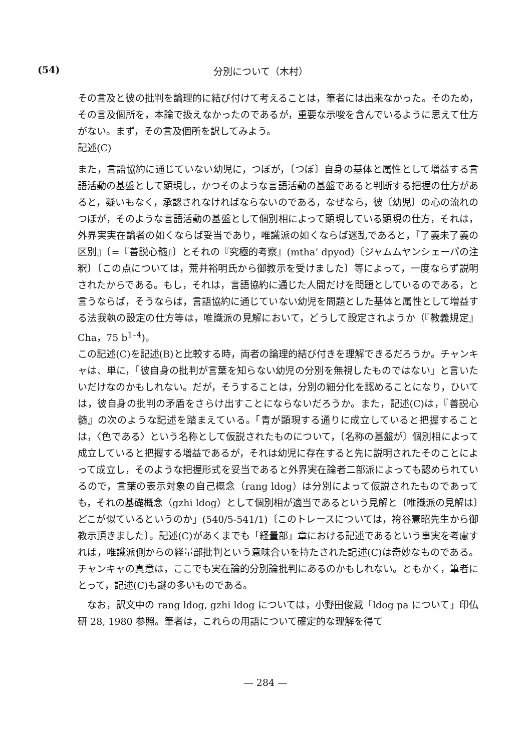(54) 分別について（木村）
その言及と彼の批判を論理的に結び付けて考えることは，筆者には出来なかった。そのため，その言及個所を，本論で扱えなかったのであるが，重要な示唆を含んでいるように思えて仕方がない。まず，その言及個所を訳してみよう。
記述(C)
また，言語協約に通じていない幼児に，つぼが，〔つぼ〕自身の基体と属性として増益する言語活動の基盤として顕現し，かつそのような言語活動の基盤であると判断する把握の仕方があると，疑いもなく，承認されなければならないのである，なぜなら，彼〔幼児〕の心の流れのつぼが，そのような言語活動の基盤として個別相によって顕現している顕現の仕方，それは，外界実実在論者の如くならば妥当であり，唯識派の如くならば迷乱であると，『了義未了義の区別』〔=『善説心髄』〕とそれの『究極的考察』(mtha’ dpyod)〔ジャムムヤンシェーパの注釈〕〔この点については，荒井裕明氏から御教示を受けました〕等によって，一度ならず説明されたからである。もし，それは，言語協約に通じた人間だけを問題としているのである，と言うならば，そうならば，言語協約に通じていない幼児を問題とした基体と属性として増益する法我執の設定の仕方等は，唯識派の見解において，どうして設定されようか（『教義規定』Cha，75 b<sup>1–4</sup>)。
この記述(C)を記述(B)と比較する時，両者の論理的結び付きを理解できるだろうか。チャンキャは、単に，「彼自身の批判が言葉を知らない幼児の分別を無視したものではない」と言いたいだけなのかもしれない。だが，そうすることは，分別の細分化を認めることになり，ひいては，彼自身の批判の矛盾をさらけ出すことにならないだろうか。また，記述(C)は，『善説心髄』の次のような記述を踏まえている。「青が顕現する通りに成立していると把握することは，〈色である〉という名称として仮説されたものについて，〔名称の基盤が〕個別相によって成立していると把握する増益であるが，それは幼児に存在すると先に説明されたそのことによって成立し，そのような把握形式を妥当であると外界実在論者二部派によっても認められているので，言葉の表示対象の自己概念（rang ldog）は分別によって仮説されたものであっても，それの基礎概念（gzhi ldog）として個別相が適当であるという見解と〔唯識派の見解は〕どこが似ているというのか」(540/5-541/1)〔このトレースについては，袴谷憲昭先生から御教示頂きました〕。記述(C)があくまでも「経量部」章における記述であるという事実を考慮すれば，唯識派側からの経量部批判という意味合いを持たされた記述(C)は奇妙なものである。チャンキャの真意は，ここでも実在論的分別論批判にあるのかもしれない。ともかく，筆者にとって，記述(C)も謎の多いものである。
なお，訳文中の rang ldog, gzhi ldog については，小野田俊蔵「ldog pa について」印仏研 28, 1980 参照。筆者は，これらの用語について確定的な理解を得て
— 284 —